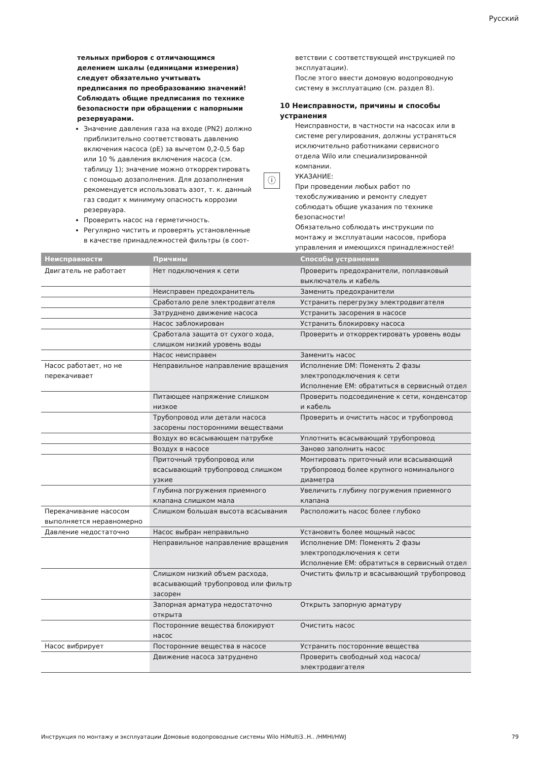Русский
тельных приборов с отличающимся делением шкалы (единицами измерения) следует обязательно учитывать предписания по преобразованию значений!
Соблюдать общие предписания по технике безопасности при обращении с напорными резервуарами.
Значение давления газа на входе (PN2) должно приблизительно соответствовать давлению включения насоса (pE) за вычетом 0,2-0,5 бар или 10 % давления включения насоса (см. таблицу 1); значение можно откорректировать с помощью дозаполнения. Для дозаполнения рекомендуется использовать азот, т. к. данный газ сводит к минимуму опасность коррозии резервуара.
Проверить насос на герметичность.
Регулярно чистить и проверять установленные в качестве принадлежностей фильтры (в соот-
ветствии с соответствующей инструкцией по эксплуатации).
После этого ввести домовую водопроводную систему в эксплуатацию (см. раздел 8).
10 Неисправности, причины и способы устранения
Неисправности, в частности на насосах или в системе регулирования, должны устраняться исключительно работниками сервисного отдела Wilo или специализированной компании.
ⓘ
УКАЗАНИЕ:
При проведении любых работ по техобслуживанию и ремонту следует соблюдать общие указания по технике безопасности!
Обязательно соблюдать инструкции по монтажу и эксплуатации насосов, прибора управления и имеющихся принадлежностей!
| Неисправности | Причины | Способы устранения |
| --- | --- | --- |
| Двигатель не работает | Нет подключения к сети | Проверить предохранители, поплавковый выключатель и кабель |
| | Неисправен предохранитель | Заменить предохранители |
| | Сработало реле электродвигателя | Устранить перегрузку электродвигателя |
| | Затруднено движение насоса | Устранить засорения в насосе |
| | Насос заблокирован | Устранить блокировку насоса |
| | Сработала защита от сухого хода, слишком низкий уровень воды | Проверить и откорректировать уровень воды |
| | Насос неисправен | Заменить насос |
| Насос работает, но не перекачивает | Неправильное направление вращения | Исполнение DM: Поменять 2 фазы электроподключения к сети Исполнение EM: обратиться в сервисный отдел |
| | Питающее напряжение слишком низкое | Проверить подсоединение к сети, конденсатор и кабель |
| | Трубопровод или детали насоса засорены посторонними веществами | Проверить и очистить насос и трубопровод |
| | Воздух во всасывающем патрубке | Уплотнить всасывающий трубопровод |
| | Воздух в насосе | Заново заполнить насос |
| | Приточный трубопровод или всасывающий трубопровод слишком узкие | Монтировать приточный или всасывающий трубопровод более крупного номинального диаметра |
| | Глубина погружения приемного клапана слишком мала | Увеличить глубину погружения приемного клапана |
| Перекачивание насосом выполняется неравномерно | Слишком большая высота всасывания | Расположить насос более глубоко |
| Давление недостаточно | Насос выбран неправильно | Установить более мощный насос |
| | Неправильное направление вращения | Исполнение DM: Поменять 2 фазы электроподключения к сети Исполнение EM: обратиться в сервисный отдел |
| | Слишком низкий объем расхода, всасывающий трубопровод или фильтр засорен | Очистить фильтр и всасывающий трубопровод |
| | Запорная арматура недостаточно открыта | Открыть запорную арматуру |
| | Посторонние вещества блокируют насос | Очистить насос |
| Насос вибрирует | Посторонние вещества в насосе | Устранить посторонние вещества |
| | Движение насоса затруднено | Проверить свободный ход насоса/ электродвигателя |
Инструкция по монтажу и эксплуатации Домовые водопроводные системы Wilo HiMulti3..H.. /HMHI/HWJ 79